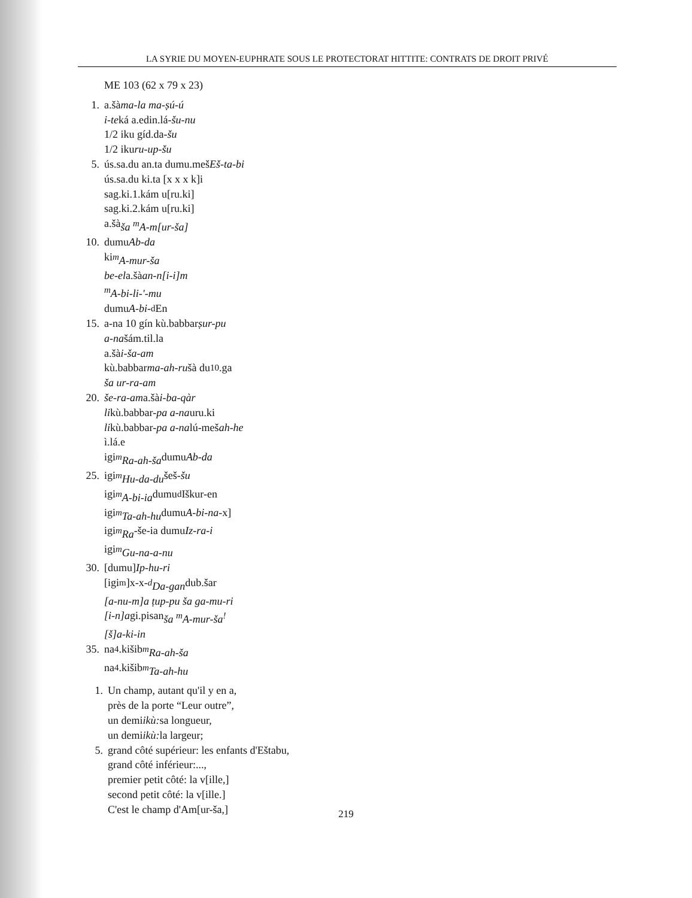LA SYRIE DU MOYEN-EUPHRATE SOUS LE PROTECTORAT HITTITE: CONTRATS DE DROIT PRIVÉ
ME 103 (62 x 79 x 23)
1. a.šà ma-la ma-ṣú-ú
i-te ká a.edin.lá- šu-nu
1/2 iku gíd.da- šu
1/2 iku ru-up-šu
5. ús.sa.du an.ta dumu.meš Eš-ta-bi
ús.sa.du ki.ta [x x x k]i
sag.ki.1.kám u[ru.ki]
sag.ki.2.kám u[ru.ki]
a.šà ša <sup>m</sup>A-m[ur-ša]
10. dumu Ab-da
ki <sup>m</sup>A-mur-ša
be-el a.šà an-n[i-i]m
<sup>m</sup> A-bi-li-'-mu
dumu A-bi- <sup>d</sup>En
15. a-na 10 gín kù.babbar ṣur-pu
a-na šám.til.la
a.šà i-ša-am
kù.babbar ma-ah-ru šà du<sub>10</sub>.ga
ša ur-ra-am
20. še-ra-am a.šà i-ba-qàr
li kù.babbar- pa a-na uru.ki
li kù.babbar- pa a-na lú-meš ah-he
ì.lá.e
igi <sup>m</sup>Ra-ah-ša dumu Ab-da
25. igi <sup>m</sup>Hu-da-du šeš- šu
igi <sup>m</sup>A-bi-ia dumu <sup>d</sup>Iškur-en
igi <sup>m</sup>Ta-ah-hu dumu A-bi-na -x]
igi <sup>m</sup>Ra -še-ia dumu Iz-ra-i
igi <sup>m</sup>Gu-na-a-nu
30. [dumu] Ip-hu-ri
[igi <sup>m</sup>]x-x-<sup>d</sup>Da-gan dub.šar
[a-nu-m]a ṭup-pu ša ga-mu-ri
[i-n]a gi.pisan ša <sup>m</sup>A-mur-ša<sup>!</sup>
[š]a-ki-in
35. na<sub>4</sub>.kišib <sup>m</sup>Ra-ah-ša
na<sub>4</sub>.kišib <sup>m</sup>Ta-ah-hu
1. Un champ, autant qu'il y en a,
près de la porte “Leur outre”,
un demi ikù: sa longueur,
un demi ikù: la largeur;
5. grand côté supérieur: les enfants d'Eštabu,
grand côté inférieur:...,
premier petit côté: la v[ille,]
second petit côté: la v[ille.]
C'est le champ d'Am[ur-ša,]
219